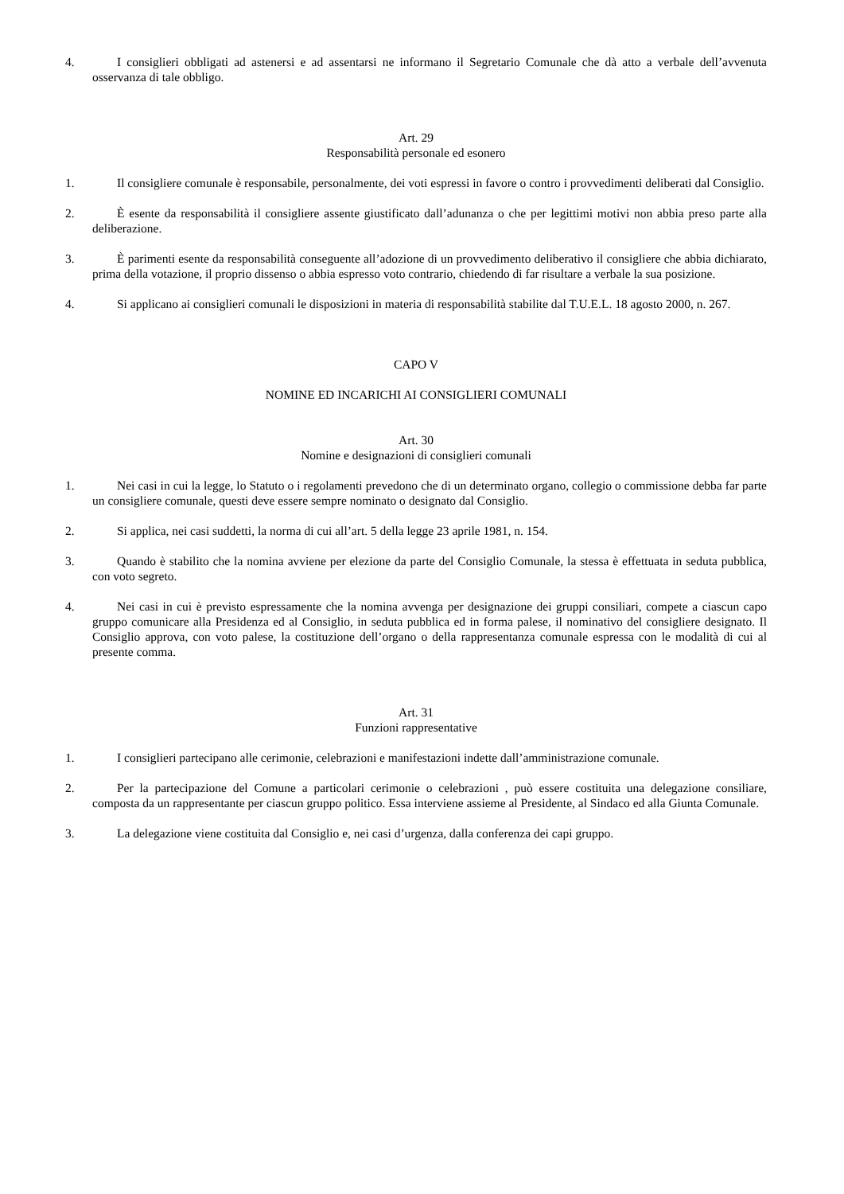4. I consiglieri obbligati ad astenersi e ad assentarsi ne informano il Segretario Comunale che dà atto a verbale dell’avvenuta osservanza di tale obbligo.
Art. 29
Responsabilità personale ed esonero
1. Il consigliere comunale è responsabile, personalmente, dei voti espressi in favore o contro i provvedimenti deliberati dal Consiglio.
2. È esente da responsabilità il consigliere assente giustificato dall’adunanza o che per legittimi motivi non abbia preso parte alla deliberazione.
3. È parimenti esente da responsabilità conseguente all’adozione di un provvedimento deliberativo il consigliere che abbia dichiarato, prima della votazione, il proprio dissenso o abbia espresso voto contrario, chiedendo di far risultare a verbale la sua posizione.
4. Si applicano ai consiglieri comunali le disposizioni in materia di responsabilità stabilite dal T.U.E.L. 18 agosto 2000, n. 267.
CAPO V
NOMINE ED INCARICHI AI CONSIGLIERI COMUNALI
Art. 30
Nomine e designazioni di consiglieri comunali
1. Nei casi in cui la legge, lo Statuto o i regolamenti prevedono che di un determinato organo, collegio o commissione debba far parte un consigliere comunale, questi deve essere sempre nominato o designato dal Consiglio.
2. Si applica, nei casi suddetti, la norma di cui all’art. 5 della legge 23 aprile 1981, n. 154.
3. Quando è stabilito che la nomina avviene per elezione da parte del Consiglio Comunale, la stessa è effettuata in seduta pubblica, con voto segreto.
4. Nei casi in cui è previsto espressamente che la nomina avvenga per designazione dei gruppi consiliari, compete a ciascun capo gruppo comunicare alla Presidenza ed al Consiglio, in seduta pubblica ed in forma palese, il nominativo del consigliere designato. Il Consiglio approva, con voto palese, la costituzione dell’organo o della rappresentanza comunale espressa con le modalità di cui al presente comma.
Art. 31
Funzioni rappresentative
1. I consiglieri partecipano alle cerimonie, celebrazioni e manifestazioni indette dall’amministrazione comunale.
2. Per la partecipazione del Comune a particolari cerimonie o celebrazioni , può essere costituita una delegazione consiliare, composta da un rappresentante per ciascun gruppo politico. Essa interviene assieme al Presidente, al Sindaco ed alla Giunta Comunale.
3. La delegazione viene costituita dal Consiglio e, nei casi d’urgenza, dalla conferenza dei capi gruppo.